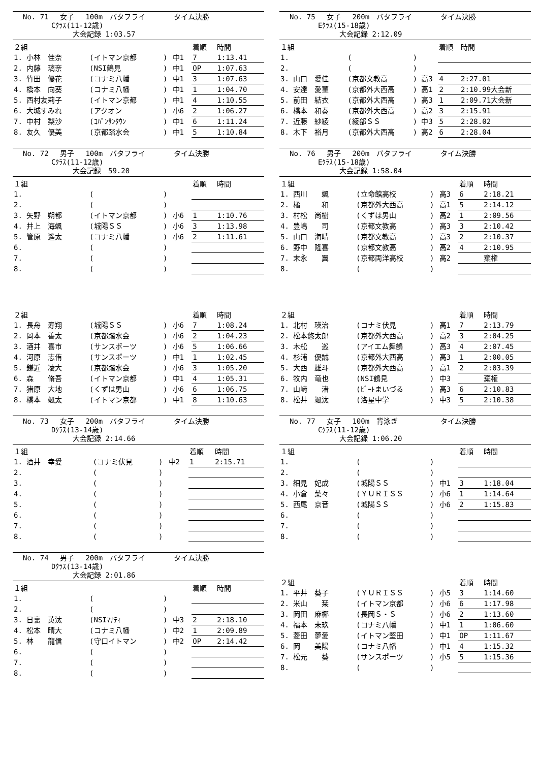No. 71　 女子　 100m　バタフライ　　　　タイム決勝
　　　　Cｸﾗｽ(11-12歳)
　　　　　　　大会記録 1:03.57
| ２組 | | | | 着順 | 時間 |
| 1. 小林 佳奈 | (イトマン京都 | ) | 中1 | 7 | 1:13.41 |
| 2. 内藤 璃奈 | (NSI鶴見 | ) | 中1 | OP | 1:07.63 |
| 3. 竹田 優花 | (コナミ八幡 | ) | 中1 | 3 | 1:07.63 |
| 4. 橋本 向葵 | (コナミ八幡 | ) | 中1 | 1 | 1:04.70 |
| 5. 西村友莉子 | (イトマン京都 | ) | 中1 | 4 | 1:10.55 |
| 6. 大城すみれ | (アクオン | ) | 小6 | 2 | 1:06.27 |
| 7. 中村 梨沙 | (ｺﾊﾟﾝｻﾝﾀｳﾝ | ) | 中1 | 6 | 1:11.24 |
| 8. 友久 優美 | (京都踏水会 | ) | 中1 | 5 | 1:10.84 |
No. 72　 男子　 100m　バタフライ　　　　タイム決勝
　　　　Cｸﾗｽ(11-12歳)
　　　　　　　大会記録　59.20
| １組 | | | | 着順 | 時間 |
| 1. | ( | ) | | | |
| 2. | ( | ) | | | |
| 3. 矢野 朔都 | (イトマン京都 | ) | 小6 | 1 | 1:10.76 |
| 4. 井上 海颯 | (城陽ＳＳ | ) | 小6 | 3 | 1:13.98 |
| 5. 管原 遙太 | (コナミ八幡 | ) | 小6 | 2 | 1:11.61 |
| 6. | ( | ) | | | |
| 7. | ( | ) | | | |
| 8. | ( | ) | | | |
| ２組 | | | | 着順 | 時間 |
| 1. 長舟 寿翔 | (城陽ＳＳ | ) | 小6 | 7 | 1:08.24 |
| 2. 岡本 善太 | (京都踏水会 | ) | 小6 | 2 | 1:04.23 |
| 3. 酒井 喜市 | (サンスポーツ | ) | 小6 | 5 | 1:06.66 |
| 4. 河原 志侑 | (サンスポーツ | ) | 中1 | 1 | 1:02.45 |
| 5. 鎌近 凌大 | (京都踏水会 | ) | 小6 | 3 | 1:05.20 |
| 6. 森 脩吾 | (イトマン京都 | ) | 中1 | 4 | 1:05.31 |
| 7. 猪原 大地 | (くずは男山 | ) | 小6 | 6 | 1:06.75 |
| 8. 橋本 颯太 | (イトマン京都 | ) | 中1 | 8 | 1:10.63 |
No. 73　 女子　 200m　バタフライ　　　　タイム決勝
　　　　Dｸﾗｽ(13-14歳)
　　　　　　　大会記録 2:14.66
| １組 | | | | 着順 | 時間 |
| 1. 酒井 幸愛 | (コナミ伏見 | ) | 中2 | 1 | 2:15.71 |
| 2. | ( | ) | | | |
| 3. | ( | ) | | | |
| 4. | ( | ) | | | |
| 5. | ( | ) | | | |
| 6. | ( | ) | | | |
| 7. | ( | ) | | | |
| 8. | ( | ) | | | |
No. 74　 男子　 200m　バタフライ　　　　タイム決勝
　　　　Dｸﾗｽ(13-14歳)
　　　　　　　大会記録 2:01.86
| １組 | | | | 着順 | 時間 |
| 1. | ( | ) | | | |
| 2. | ( | ) | | | |
| 3. 日裏 英汰 | (NSIﾏﾅﾃｨ | ) | 中3 | 2 | 2:18.10 |
| 4. 松本 晴大 | (コナミ八幡 | ) | 中2 | 1 | 2:09.89 |
| 5. 林 龍信 | (守口イトマン | ) | 中2 | OP | 2:14.42 |
| 6. | ( | ) | | | |
| 7. | ( | ) | | | |
| 8. | ( | ) | | | |
No. 75　 女子　 200m　バタフライ　　　　タイム決勝
　　　　Eｸﾗｽ(15-18歳)
　　　　　　　大会記録 2:12.09
| １組 | | | | 着順 | 時間 |
| 1. | ( | ) | | | |
| 2. | ( | ) | | | |
| 3. 山口 愛佳 | (京都文教高 | ) | 高3 | 4 | 2:27.01 |
| 4. 安達 愛菫 | (京都外大西高 | ) | 高1 | 2 | 2:10.99大会新 |
| 5. 前田 結衣 | (京都外大西高 | ) | 高3 | 1 | 2:09.71大会新 |
| 6. 橋本 和奏 | (京都外大西高 | ) | 高2 | 3 | 2:15.91 |
| 7. 近藤 紗綾 | (綾部ＳＳ | ) | 中3 | 5 | 2:28.02 |
| 8. 木下 裕月 | (京都外大西高 | ) | 高2 | 6 | 2:28.04 |
No. 76　 男子　 200m　バタフライ　　　　タイム決勝
　　　　Eｸﾗｽ(15-18歳)
　　　　　　　大会記録 1:58.04
| １組 | | | | 着順 | 時間 |
| 1. 西川 颯 | (立命館高校 | ) | 高3 | 6 | 2:18.21 |
| 2. 橘 和 | (京都外大西高 | ) | 高1 | 5 | 2:14.12 |
| 3. 村松 尚樹 | (くずは男山 | ) | 高2 | 1 | 2:09.56 |
| 4. 豊嶋 司 | (京都文教高 | ) | 高3 | 3 | 2:10.42 |
| 5. 山口 海晴 | (京都文教高 | ) | 高3 | 2 | 2:10.37 |
| 6. 野中 隆喜 | (京都文教高 | ) | 高2 | 4 | 2:10.95 |
| 7. 末永 翼 | (京都両洋高校 | ) | 高2 | | 棄権 |
| 8. | ( | ) | | | |
| ２組 | | | | 着順 | 時間 |
| 1. 北村 瑛治 | (コナミ伏見 | ) | 高1 | 7 | 2:13.79 |
| 2. 松本悠太郎 | (京都外大西高 | ) | 高2 | 3 | 2:04.25 |
| 3. 木舩 巡 | (アイエム舞鶴 | ) | 高3 | 4 | 2:07.45 |
| 4. 杉浦 優誠 | (京都外大西高 | ) | 高3 | 1 | 2:00.05 |
| 5. 大西 雄斗 | (京都外大西高 | ) | 高1 | 2 | 2:03.39 |
| 6. 牧内 竜也 | (NSI鶴見 | ) | 中3 | | 棄権 |
| 7. 山﨑 渚 | (ﾋﾞｰﾄまいづる | ) | 高3 | 6 | 2:10.83 |
| 8. 松井 颯汰 | (洛星中学 | ) | 中3 | 5 | 2:10.38 |
No. 77　 女子　 100m　背泳ぎ　　　　　　タイム決勝
　　　　Cｸﾗｽ(11-12歳)
　　　　　　　大会記録 1:06.20
| １組 | | | | 着順 | 時間 |
| 1. | ( | ) | | | |
| 2. | ( | ) | | | |
| 3. 細見 妃成 | (城陽ＳＳ | ) | 中1 | 3 | 1:18.04 |
| 4. 小倉 菜々 | (ＹＵＲＩＳＳ | ) | 小6 | 1 | 1:14.64 |
| 5. 西尾 京音 | (城陽ＳＳ | ) | 小6 | 2 | 1:15.83 |
| 6. | ( | ) | | | |
| 7. | ( | ) | | | |
| 8. | ( | ) | | | |
| ２組 | | | | 着順 | 時間 |
| 1. 平井 葵子 | (ＹＵＲＩＳＳ | ) | 小5 | 3 | 1:14.60 |
| 2. 米山 栞 | (イトマン京都 | ) | 小6 | 6 | 1:17.98 |
| 3. 岡田 麻椰 | (長岡Ｓ・Ｓ | ) | 小6 | 2 | 1:13.60 |
| 4. 福本 未玖 | (コナミ八幡 | ) | 中1 | 1 | 1:06.60 |
| 5. 菱田 夢愛 | (イトマン堅田 | ) | 中1 | OP | 1:11.67 |
| 6. 岡 美陽 | (コナミ八幡 | ) | 中1 | 4 | 1:15.32 |
| 7. 松元 葵 | (サンスポーツ | ) | 小5 | 5 | 1:15.36 |
| 8. | ( | ) | | | |